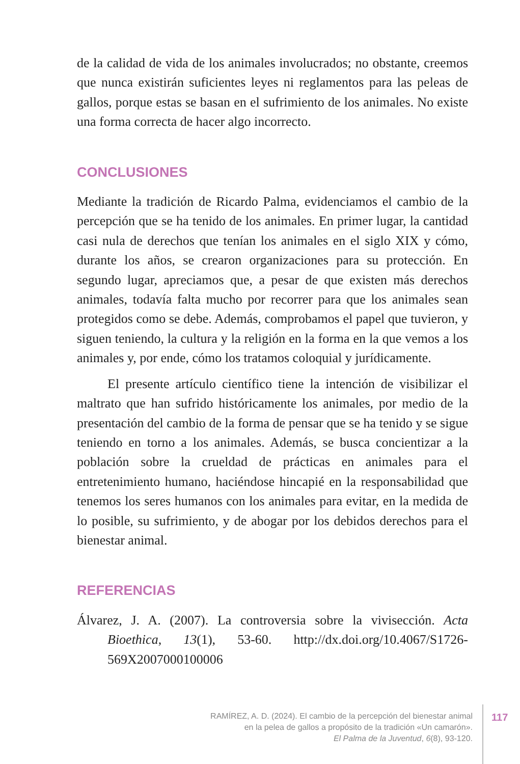de la calidad de vida de los animales involucrados; no obstante, creemos que nunca existirán suficientes leyes ni reglamentos para las peleas de gallos, porque estas se basan en el sufrimiento de los animales. No existe una forma correcta de hacer algo incorrecto.
CONCLUSIONES
Mediante la tradición de Ricardo Palma, evidenciamos el cambio de la percepción que se ha tenido de los animales. En primer lugar, la cantidad casi nula de derechos que tenían los animales en el siglo XIX y cómo, durante los años, se crearon organizaciones para su protección. En segundo lugar, apreciamos que, a pesar de que existen más derechos animales, todavía falta mucho por recorrer para que los animales sean protegidos como se debe. Además, comprobamos el papel que tuvieron, y siguen teniendo, la cultura y la religión en la forma en la que vemos a los animales y, por ende, cómo los tratamos coloquial y jurídicamente.
El presente artículo científico tiene la intención de visibilizar el maltrato que han sufrido históricamente los animales, por medio de la presentación del cambio de la forma de pensar que se ha tenido y se sigue teniendo en torno a los animales. Además, se busca concientizar a la población sobre la crueldad de prácticas en animales para el entretenimiento humano, haciéndose hincapié en la responsabilidad que tenemos los seres humanos con los animales para evitar, en la medida de lo posible, su sufrimiento, y de abogar por los debidos derechos para el bienestar animal.
REFERENCIAS
Álvarez, J. A. (2007). La controversia sobre la vivisección. Acta Bioethica, 13(1), 53-60. http://dx.doi.org/10.4067/S1726-569X2007000100006
RAMÍREZ, A. D. (2024). El cambio de la percepción del bienestar animal
en la pelea de gallos a propósito de la tradición «Un camarón».
El Palma de la Juventud, 6(8), 93-120.
117